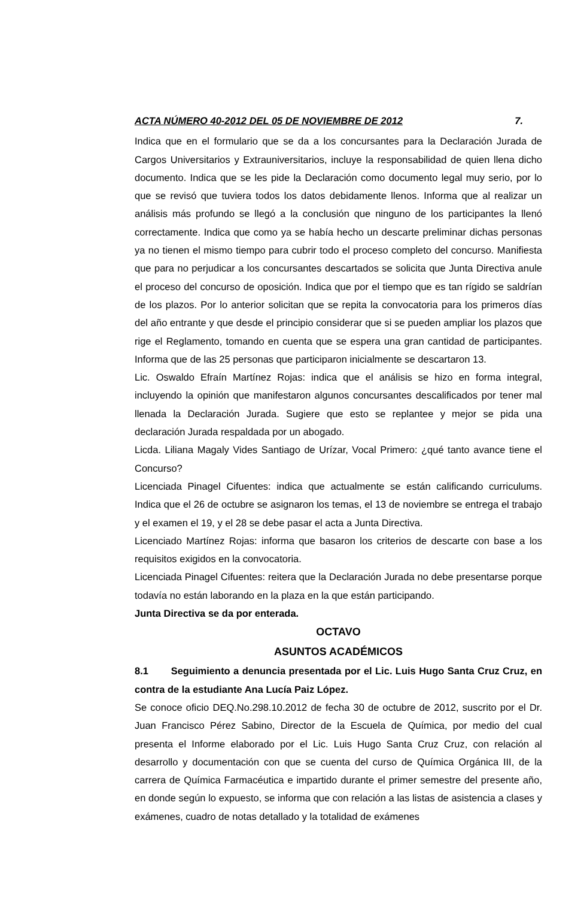ACTA NÚMERO 40-2012 DEL 05 DE NOVIEMBRE DE 2012 7.
Indica que en el formulario que se da a los concursantes para la Declaración Jurada de Cargos Universitarios y Extrauniversitarios, incluye la responsabilidad de quien llena dicho documento. Indica que se les pide la Declaración como documento legal muy serio, por lo que se revisó que tuviera todos los datos debidamente llenos. Informa que al realizar un análisis más profundo se llegó a la conclusión que ninguno de los participantes la llenó correctamente. Indica que como ya se había hecho un descarte preliminar dichas personas ya no tienen el mismo tiempo para cubrir todo el proceso completo del concurso. Manifiesta que para no perjudicar a los concursantes descartados se solicita que Junta Directiva anule el proceso del concurso de oposición. Indica que por el tiempo que es tan rígido se saldrían de los plazos. Por lo anterior solicitan que se repita la convocatoria para los primeros días del año entrante y que desde el principio considerar que si se pueden ampliar los plazos que rige el Reglamento, tomando en cuenta que se espera una gran cantidad de participantes. Informa que de las 25 personas que participaron inicialmente se descartaron 13.
Lic. Oswaldo Efraín Martínez Rojas: indica que el análisis se hizo en forma integral, incluyendo la opinión que manifestaron algunos concursantes descalificados por tener mal llenada la Declaración Jurada. Sugiere que esto se replantee y mejor se pida una declaración Jurada respaldada por un abogado.
Licda. Liliana Magaly Vides Santiago de Urízar, Vocal Primero: ¿qué tanto avance tiene el Concurso?
Licenciada Pinagel Cifuentes: indica que actualmente se están calificando curriculums. Indica que el 26 de octubre se asignaron los temas, el 13 de noviembre se entrega el trabajo y el examen el 19, y el 28 se debe pasar el acta a Junta Directiva.
Licenciado Martínez Rojas: informa que basaron los criterios de descarte con base a los requisitos exigidos en la convocatoria.
Licenciada Pinagel Cifuentes: reitera que la Declaración Jurada no debe presentarse porque todavía no están laborando en la plaza en la que están participando.
Junta Directiva se da por enterada.
OCTAVO
ASUNTOS ACADÉMICOS
8.1 Seguimiento a denuncia presentada por el Lic. Luis Hugo Santa Cruz Cruz, en contra de la estudiante Ana Lucía Paiz López.
Se conoce oficio DEQ.No.298.10.2012 de fecha 30 de octubre de 2012, suscrito por el Dr. Juan Francisco Pérez Sabino, Director de la Escuela de Química, por medio del cual presenta el Informe elaborado por el Lic. Luis Hugo Santa Cruz Cruz, con relación al desarrollo y documentación con que se cuenta del curso de Química Orgánica III, de la carrera de Química Farmacéutica e impartido durante el primer semestre del presente año, en donde según lo expuesto, se informa que con relación a las listas de asistencia a clases y exámenes, cuadro de notas detallado y la totalidad de exámenes